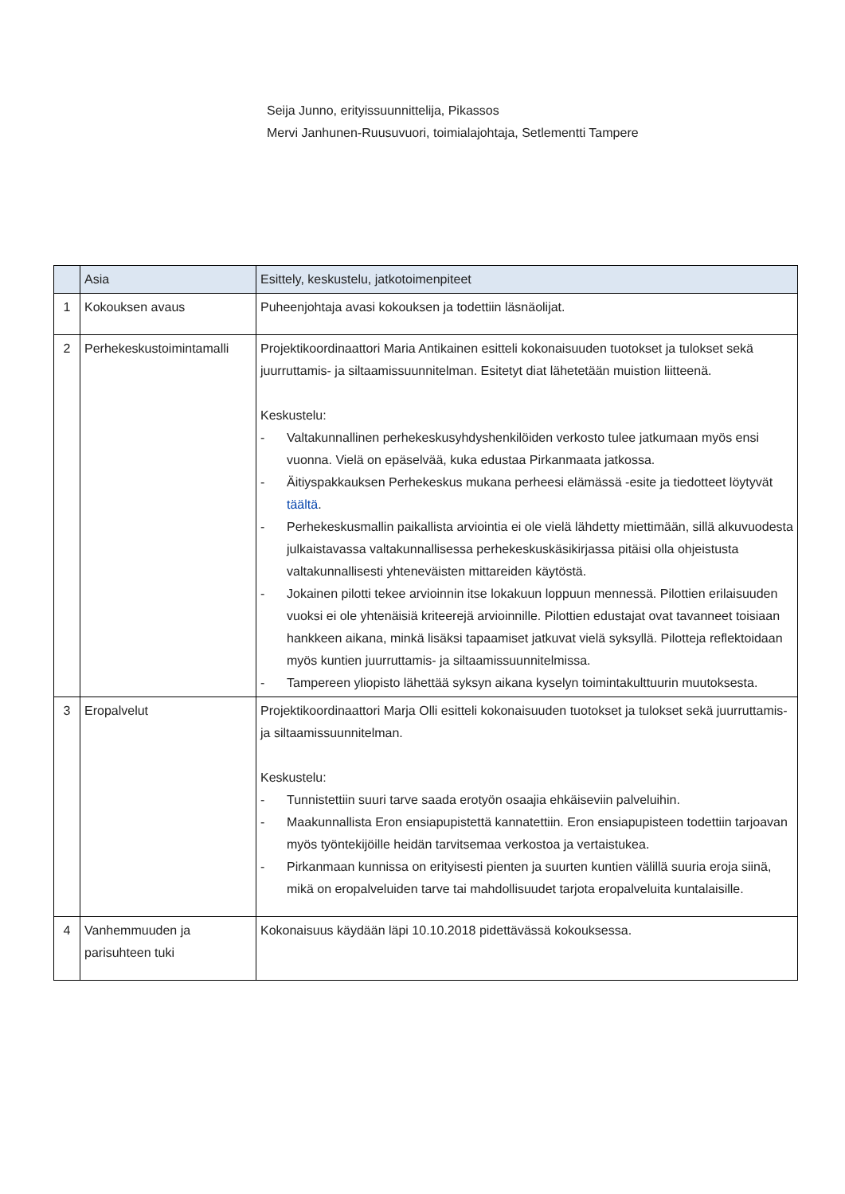Seija Junno, erityissuunnittelija, Pikassos
Mervi Janhunen-Ruusuvuori, toimialajohtaja, Setlementti Tampere
| | Asia | Esittely, keskustelu, jatkotoimenpiteet |
| --- | --- | --- |
| 1 | Kokouksen avaus | Puheenjohtaja avasi kokouksen ja todettiin läsnäolijat. |
| 2 | Perhekeskustoimintamalli | Projektikoordinaattori Maria Antikainen esitteli kokonaisuuden tuotokset ja tulokset sekä juurruttamis- ja siltaamissuunnitelman. Esitetyt diat lähetetään muistion liitteenä. Keskustelu: - Valtakunnallinen perhekeskusyhdyshenkilöiden verkosto tulee jatkumaan myös ensi vuonna. Vielä on epäselvää, kuka edustaa Pirkanmaata jatkossa. - Äitiyspakkauksen Perhekeskus mukana perheesi elämässä -esite ja tiedotteet löytyvät täältä . - Perhekeskusmallin paikallista arviointia ei ole vielä lähdetty miettimään, sillä alkuvuodesta julkaistavassa valtakunnallisessa perhekeskuskäsikirjassa pitäisi olla ohjeistusta valtakunnallisesti yhteneväisten mittareiden käytöstä. - Jokainen pilotti tekee arvioinnin itse lokakuun loppuun mennessä. Pilottien erilaisuuden vuoksi ei ole yhtenäisiä kriteerejä arvioinnille. Pilottien edustajat ovat tavanneet toisiaan hankkeen aikana, minkä lisäksi tapaamiset jatkuvat vielä syksyllä. Pilotteja reflektoidaan myös kuntien juurruttamis- ja siltaamissuunnitelmissa. - Tampereen yliopisto lähettää syksyn aikana kyselyn toimintakulttuurin muutoksesta. |
| 3 | Eropalvelut | Projektikoordinaattori Marja Olli esitteli kokonaisuuden tuotokset ja tulokset sekä juurruttamis- ja siltaamissuunnitelman. Keskustelu: - Tunnistettiin suuri tarve saada erotyön osaajia ehkäiseviin palveluihin. - Maakunnallista Eron ensiapupistettä kannatettiin. Eron ensiapupisteen todettiin tarjoavan myös työntekijöille heidän tarvitsemaa verkostoa ja vertaistukea. - Pirkanmaan kunnissa on erityisesti pienten ja suurten kuntien välillä suuria eroja siinä, mikä on eropalveluiden tarve tai mahdollisuudet tarjota eropalveluita kuntalaisille. |
| 4 | Vanhemmuuden ja parisuhteen tuki | Kokonaisuus käydään läpi 10.10.2018 pidettävässä kokouksessa. |